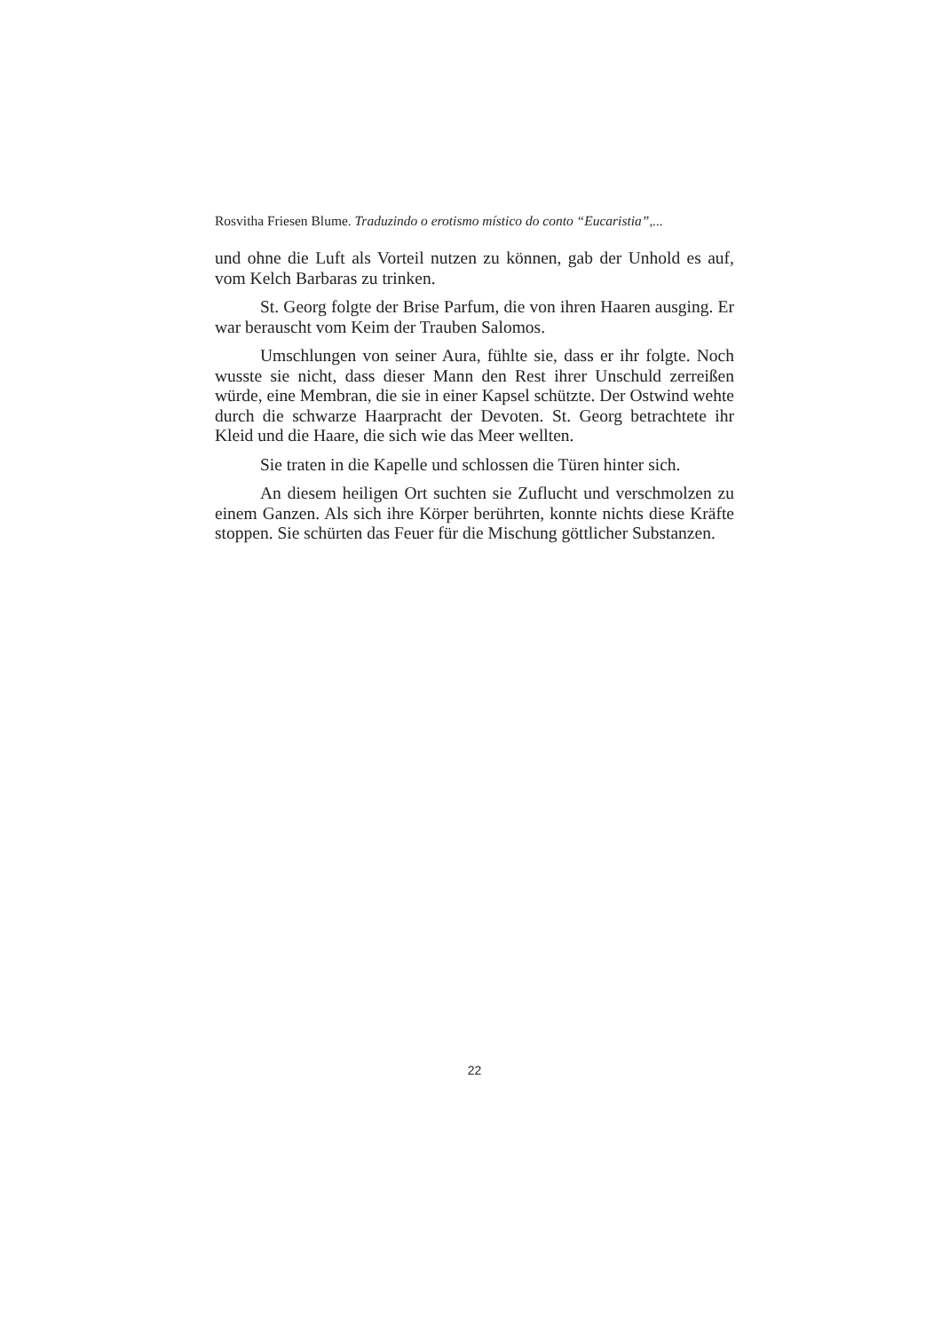Rosvitha Friesen Blume. Traduzindo o erotismo místico do conto “Eucaristia”,...
und ohne die Luft als Vorteil nutzen zu können, gab der Unhold es auf, vom Kelch Barbaras zu trinken.
St. Georg folgte der Brise Parfum, die von ihren Haaren ausging. Er war berauscht vom Keim der Trauben Salomos.
Umschlungen von seiner Aura, fühlte sie, dass er ihr folgte. Noch wusste sie nicht, dass dieser Mann den Rest ihrer Unschuld zerreißen würde, eine Membran, die sie in einer Kapsel schützte. Der Ostwind wehte durch die schwarze Haarpracht der Devoten. St. Georg betrachtete ihr Kleid und die Haare, die sich wie das Meer wellten.
Sie traten in die Kapelle und schlossen die Türen hinter sich.
An diesem heiligen Ort suchten sie Zuflucht und verschmolzen zu einem Ganzen. Als sich ihre Körper berührten, konnte nichts diese Kräfte stoppen. Sie schürten das Feuer für die Mischung göttlicher Substanzen.
22